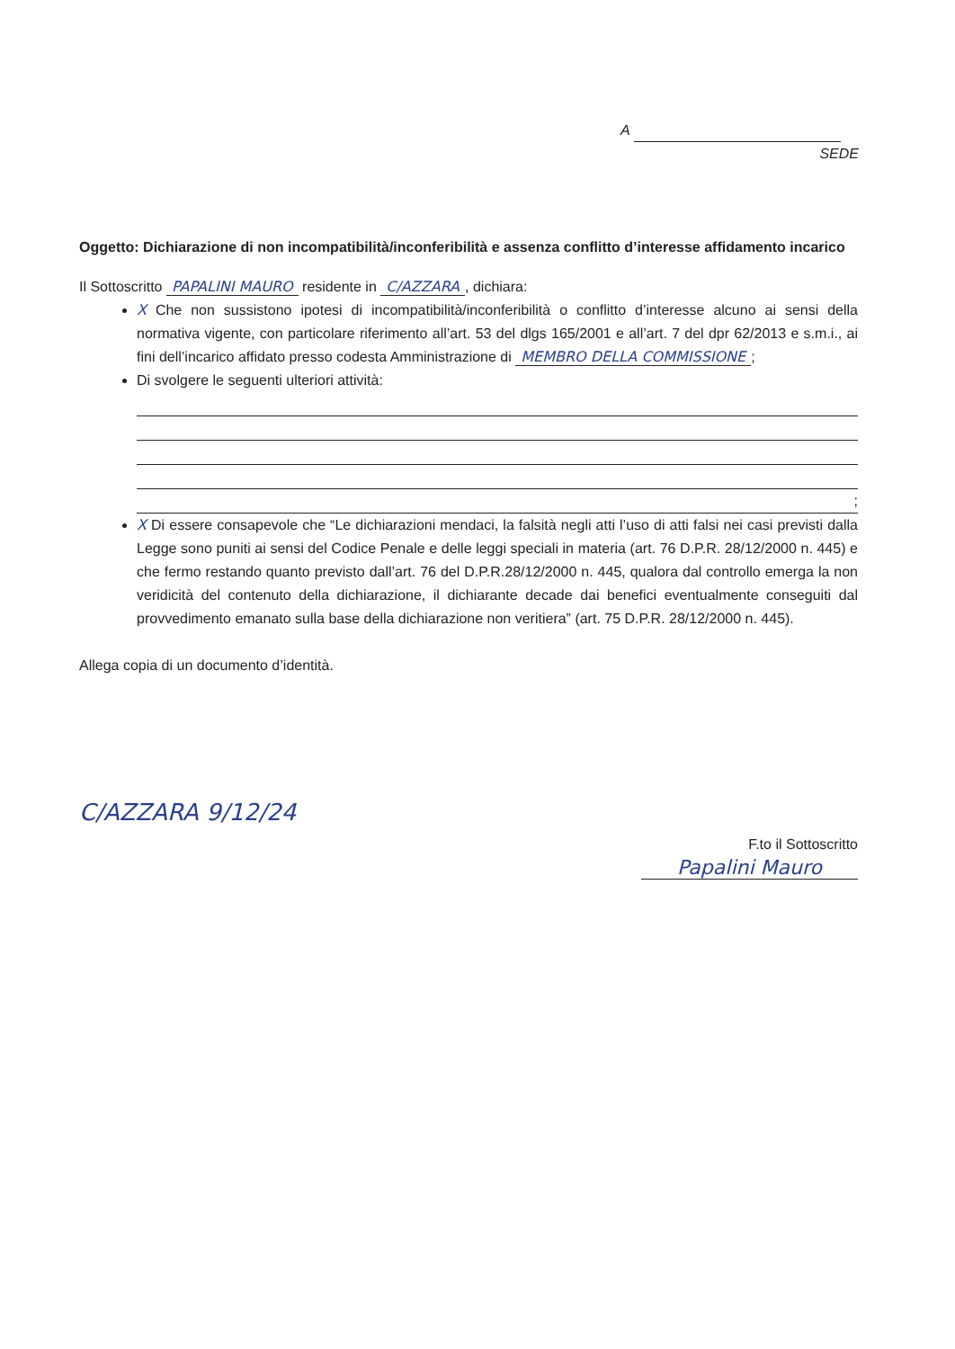A
SEDE
Oggetto: Dichiarazione di non incompatibilità/inconferibilità e assenza conflitto d’interesse affidamento incarico
Il Sottoscritto PAPALINI MAURO residente in C/AZZARA, dichiara:
X Che non sussistono ipotesi di incompatibilità/inconferibilità o conflitto d’interesse alcuno ai sensi della normativa vigente, con particolare riferimento all’art. 53 del dlgs 165/2001 e all’art. 7 del dpr 62/2013 e s.m.i., ai fini dell’incarico affidato presso codesta Amministrazione di MEMBRO DELLA COMMISSIONE;
Di svolgere le seguenti ulteriori attività:
;
X Di essere consapevole che “Le dichiarazioni mendaci, la falsità negli atti l’uso di atti falsi nei casi previsti dalla Legge sono puniti ai sensi del Codice Penale e delle leggi speciali in materia (art. 76 D.P.R. 28/12/2000 n. 445) e che fermo restando quanto previsto dall’art. 76 del D.P.R.28/12/2000 n. 445, qualora dal controllo emerga la non veridicità del contenuto della dichiarazione, il dichiarante decade dai benefici eventualmente conseguiti dal provvedimento emanato sulla base della dichiarazione non veritiera” (art. 75 D.P.R. 28/12/2000 n. 445).
Allega copia di un documento d’identità.
C/AZZARA 9/12/24
F.to il Sottoscritto
Papalini Mauro